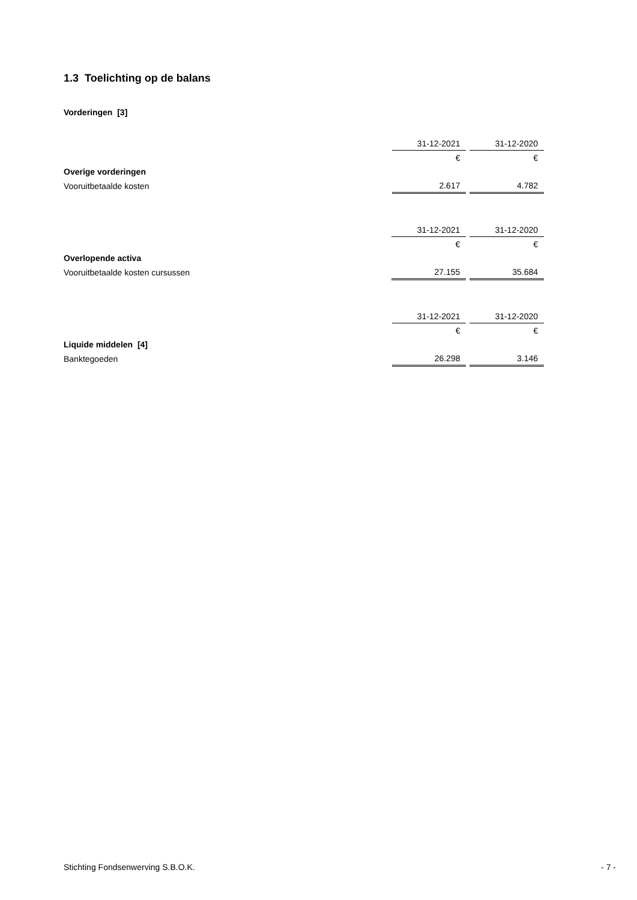1.3 Toelichting op de balans
Vorderingen [3]
| | 31-12-2021 | | 31-12-2020 |
| | € | | € |
| Overige vorderingen | | | |
| Vooruitbetaalde kosten | 2.617 | | 4.782 |
| | 31-12-2021 | | 31-12-2020 |
| | € | | € |
| Overlopende activa | | | |
| Vooruitbetaalde kosten cursussen | 27.155 | | 35.684 |
| | 31-12-2021 | | 31-12-2020 |
| | € | | € |
| Liquide middelen [4] | | | |
| Banktegoeden | 26.298 | | 3.146 |
Stichting Fondsenwerving S.B.O.K. - 7 -